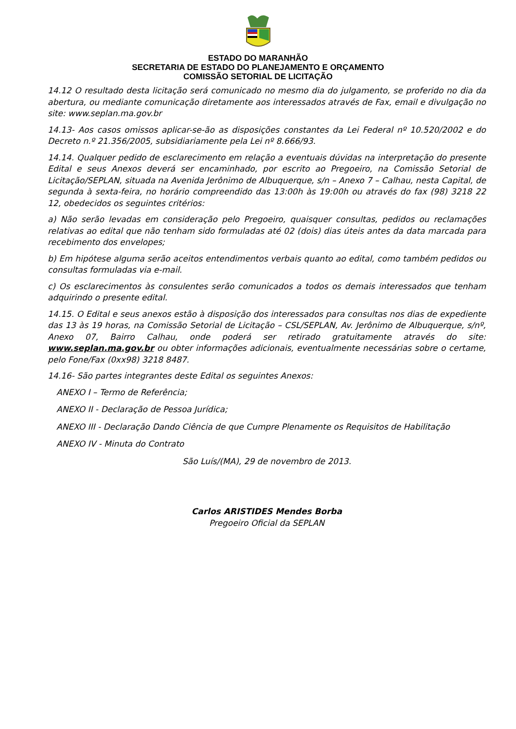ESTADO DO MARANHÃO
SECRETARIA DE ESTADO DO PLANEJAMENTO E ORÇAMENTO
COMISSÃO SETORIAL DE LICITAÇÃO
14.12 O resultado desta licitação será comunicado no mesmo dia do julgamento, se proferido no dia da abertura, ou mediante comunicação diretamente aos interessados através de Fax, email e divulgação no site: www.seplan.ma.gov.br
14.13- Aos casos omissos aplicar-se-ão as disposições constantes da Lei Federal nº 10.520/2002 e do Decreto n.º 21.356/2005, subsidiariamente pela Lei nº 8.666/93.
14.14. Qualquer pedido de esclarecimento em relação a eventuais dúvidas na interpretação do presente Edital e seus Anexos deverá ser encaminhado, por escrito ao Pregoeiro, na Comissão Setorial de Licitação/SEPLAN, situada na Avenida Jerônimo de Albuquerque, s/n – Anexo 7 – Calhau, nesta Capital, de segunda à sexta-feira, no horário compreendido das 13:00h às 19:00h ou através do fax (98) 3218 22 12, obedecidos os seguintes critérios:
a) Não serão levadas em consideração pelo Pregoeiro, quaisquer consultas, pedidos ou reclamações relativas ao edital que não tenham sido formuladas até 02 (dois) dias úteis antes da data marcada para recebimento dos envelopes;
b) Em hipótese alguma serão aceitos entendimentos verbais quanto ao edital, como também pedidos ou consultas formuladas via e-mail.
c) Os esclarecimentos às consulentes serão comunicados a todos os demais interessados que tenham adquirindo o presente edital.
14.15. O Edital e seus anexos estão à disposição dos interessados para consultas nos dias de expediente das 13 às 19 horas, na Comissão Setorial de Licitação – CSL/SEPLAN, Av. Jerônimo de Albuquerque, s/nº, Anexo 07, Bairro Calhau, onde poderá ser retirado gratuitamente através do site: www.seplan.ma.gov.br ou obter informações adicionais, eventualmente necessárias sobre o certame, pelo Fone/Fax (0xx98) 3218 8487.
14.16- São partes integrantes deste Edital os seguintes Anexos:
ANEXO I – Termo de Referência;
ANEXO II - Declaração de Pessoa Jurídica;
ANEXO III - Declaração Dando Ciência de que Cumpre Plenamente os Requisitos de Habilitação
ANEXO IV - Minuta do Contrato
São Luís/(MA), 29 de novembro de 2013.
Carlos ARISTIDES Mendes Borba
Pregoeiro Oficial da SEPLAN